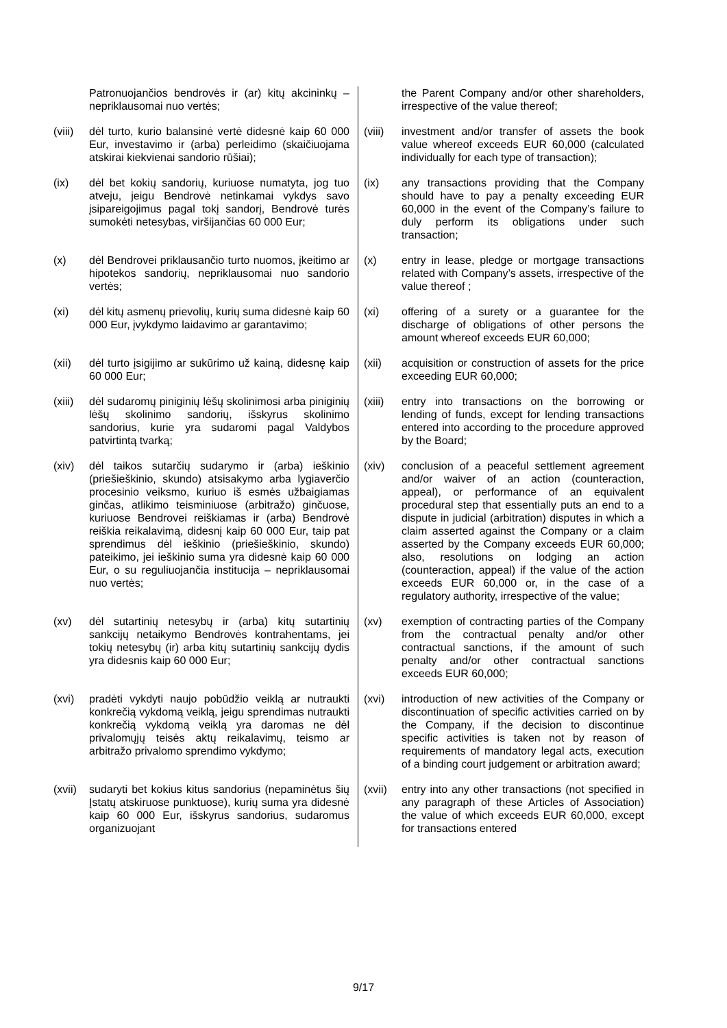| | Patronuojančios bendrovės ir (ar) kitų akcininkų – nepriklausomai nuo vertės; | | the Parent Company and/or other shareholders, irrespective of the value thereof; |
| (viii) | dėl turto, kurio balansinė vertė didesnė kaip 60 000 Eur, investavimo ir (arba) perleidimo (skaičiuojama atskirai kiekvienai sandorio rūšiai); | (viii) | investment and/or transfer of assets the book value whereof exceeds EUR 60,000 (calculated individually for each type of transaction); |
| (ix) | dėl bet kokių sandorių, kuriuose numatyta, jog tuo atveju, jeigu Bendrovė netinkamai vykdys savo įsipareigojimus pagal tokį sandorį, Bendrovė turės sumokėti netesybas, viršijančias 60 000 Eur; | (ix) | any transactions providing that the Company should have to pay a penalty exceeding EUR 60,000 in the event of the Company’s failure to duly perform its obligations under such transaction; |
| (x) | dėl Bendrovei priklausančio turto nuomos, įkeitimo ar hipotekos sandorių, nepriklausomai nuo sandorio vertės; | (x) | entry in lease, pledge or mortgage transactions related with Company’s assets, irrespective of the value thereof ; |
| (xi) | dėl kitų asmenų prievolių, kurių suma didesnė kaip 60 000 Eur, įvykdymo laidavimo ar garantavimo; | (xi) | offering of a surety or a guarantee for the discharge of obligations of other persons the amount whereof exceeds EUR 60,000; |
| (xii) | dėl turto įsigijimo ar sukūrimo už kainą, didesnę kaip 60 000 Eur; | (xii) | acquisition or construction of assets for the price exceeding EUR 60,000; |
| (xiii) | dėl sudaromų piniginių lėšų skolinimosi arba piniginių lėšų skolinimo sandorių, išskyrus skolinimo sandorius, kurie yra sudaromi pagal Valdybos patvirtintą tvarką; | (xiii) | entry into transactions on the borrowing or lending of funds, except for lending transactions entered into according to the procedure approved by the Board; |
| (xiv) | dėl taikos sutarčių sudarymo ir (arba) ieškinio (priešieškinio, skundo) atsisakymo arba lygiaverčio procesinio veiksmo, kuriuo iš esmės užbaigiamas ginčas, atlikimo teisminiuose (arbitražo) ginčuose, kuriuose Bendrovei reiškiamas ir (arba) Bendrovė reiškia reikalavimą, didesnį kaip 60 000 Eur, taip pat sprendimus dėl ieškinio (priešieškinio, skundo) pateikimo, jei ieškinio suma yra didesnė kaip 60 000 Eur, o su reguliuojančia institucija – nepriklausomai nuo vertės; | (xiv) | conclusion of a peaceful settlement agreement and/or waiver of an action (counteraction, appeal), or performance of an equivalent procedural step that essentially puts an end to a dispute in judicial (arbitration) disputes in which a claim asserted against the Company or a claim asserted by the Company exceeds EUR 60,000; also, resolutions on lodging an action (counteraction, appeal) if the value of the action exceeds EUR 60,000 or, in the case of a regulatory authority, irrespective of the value; |
| (xv) | dėl sutartinių netesybų ir (arba) kitų sutartinių sankcijų netaikymo Bendrovės kontrahentams, jei tokių netesybų (ir) arba kitų sutartinių sankcijų dydis yra didesnis kaip 60 000 Eur; | (xv) | exemption of contracting parties of the Company from the contractual penalty and/or other contractual sanctions, if the amount of such penalty and/or other contractual sanctions exceeds EUR 60,000; |
| (xvi) | pradėti vykdyti naujo pobūdžio veiklą ar nutraukti konkrečią vykdomą veiklą, jeigu sprendimas nutraukti konkrečią vykdomą veiklą yra daromas ne dėl privalomųjų teisės aktų reikalavimų, teismo ar arbitražo privalomo sprendimo vykdymo; | (xvi) | introduction of new activities of the Company or discontinuation of specific activities carried on by the Company, if the decision to discontinue specific activities is taken not by reason of requirements of mandatory legal acts, execution of a binding court judgement or arbitration award; |
| (xvii) | sudaryti bet kokius kitus sandorius (nepaminėtus šių Įstatų atskiruose punktuose), kurių suma yra didesnė kaip 60 000 Eur, išskyrus sandorius, sudaromus organizuojant | (xvii) | entry into any other transactions (not specified in any paragraph of these Articles of Association) the value of which exceeds EUR 60,000, except for transactions entered |
9/17